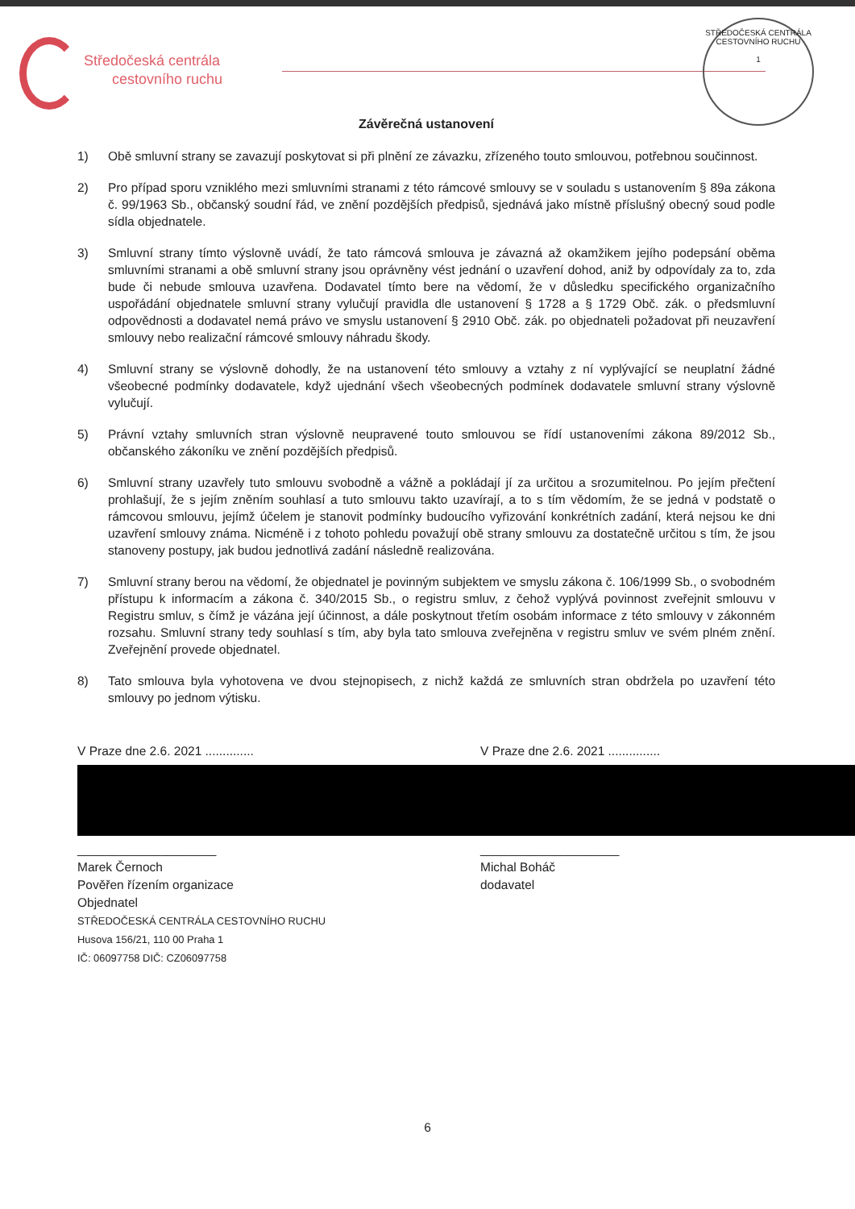Středočeská centrála
cestovního ruchu
STŘEDOČESKÁ CENTRÁLA CESTOVNÍHO RUCHU
1
Závěrečná ustanovení
1) Obě smluvní strany se zavazují poskytovat si při plnění ze závazku, zřízeného touto smlouvou, potřebnou součinnost.
2) Pro případ sporu vzniklého mezi smluvními stranami z této rámcové smlouvy se v souladu s ustanovením § 89a zákona č. 99/1963 Sb., občanský soudní řád, ve znění pozdějších předpisů, sjednává jako místně příslušný obecný soud podle sídla objednatele.
3) Smluvní strany tímto výslovně uvádí, že tato rámcová smlouva je závazná až okamžikem jejího podepsání oběma smluvními stranami a obě smluvní strany jsou oprávněny vést jednání o uzavření dohod, aniž by odpovídaly za to, zda bude či nebude smlouva uzavřena. Dodavatel tímto bere na vědomí, že v důsledku specifického organizačního uspořádání objednatele smluvní strany vylučují pravidla dle ustanovení § 1728 a § 1729 Obč. zák. o předsmluvní odpovědnosti a dodavatel nemá právo ve smyslu ustanovení § 2910 Obč. zák. po objednateli požadovat při neuzavření smlouvy nebo realizační rámcové smlouvy náhradu škody.
4) Smluvní strany se výslovně dohodly, že na ustanovení této smlouvy a vztahy z ní vyplývající se neuplatní žádné všeobecné podmínky dodavatele, když ujednání všech všeobecných podmínek dodavatele smluvní strany výslovně vylučují.
5) Právní vztahy smluvních stran výslovně neupravené touto smlouvou se řídí ustanoveními zákona 89/2012 Sb., občanského zákoníku ve znění pozdějších předpisů.
6) Smluvní strany uzavřely tuto smlouvu svobodně a vážně a pokládají jí za určitou a srozumitelnou. Po jejím přečtení prohlašují, že s jejím zněním souhlasí a tuto smlouvu takto uzavírají, a to s tím vědomím, že se jedná v podstatě o rámcovou smlouvu, jejímž účelem je stanovit podmínky budoucího vyřizování konkrétních zadání, která nejsou ke dni uzavření smlouvy známa. Nicméně i z tohoto pohledu považují obě strany smlouvu za dostatečně určitou s tím, že jsou stanoveny postupy, jak budou jednotlivá zadání následně realizována.
7) Smluvní strany berou na vědomí, že objednatel je povinným subjektem ve smyslu zákona č. 106/1999 Sb., o svobodném přístupu k informacím a zákona č. 340/2015 Sb., o registru smluv, z čehož vyplývá povinnost zveřejnit smlouvu v Registru smluv, s čímž je vázána její účinnost, a dále poskytnout třetím osobám informace z této smlouvy v zákonném rozsahu. Smluvní strany tedy souhlasí s tím, aby byla tato smlouva zveřejněna v registru smluv ve svém plném znění. Zveřejnění provede objednatel.
8) Tato smlouva byla vyhotovena ve dvou stejnopisech, z nichž každá ze smluvních stran obdržela po uzavření této smlouvy po jednom výtisku.
V Praze dne 2.6. 2021 ..............
____________________
Marek Černoch
Pověřen řízením organizace
Objednatel
STŘEDOČESKÁ CENTRÁLA CESTOVNÍHO RUCHU
Husova 156/21, 110 00 Praha 1
IČ: 06097758 DIČ: CZ06097758
V Praze dne 2.6. 2021 ...............
____________________
Michal Boháč
dodavatel
6